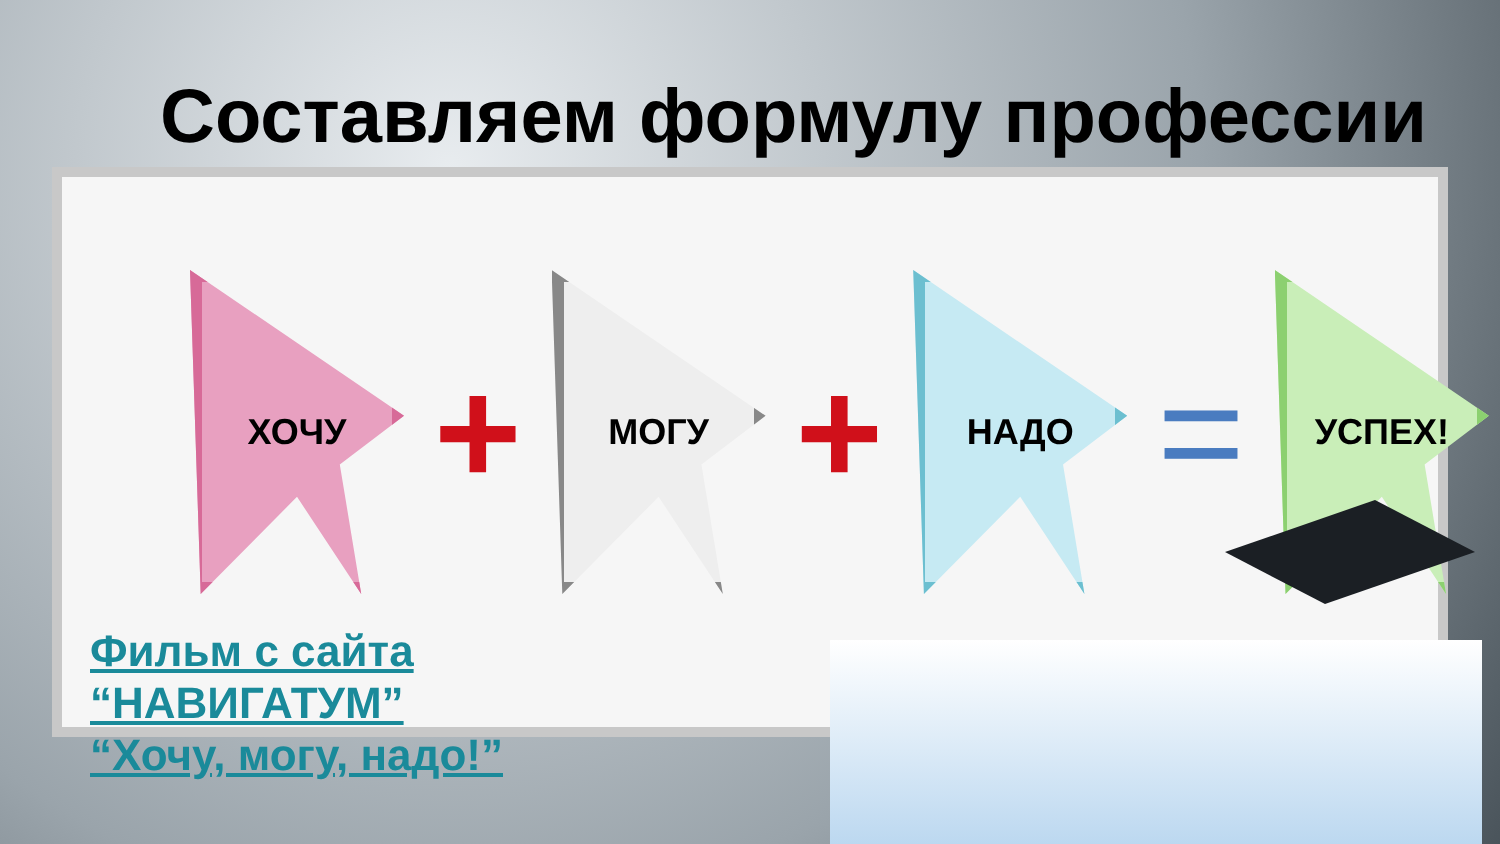Составляем формулу профессии
ХОЧУ
+
МОГУ
+
НАДО
=
УСПЕХ!
Фильм с сайта
“НАВИГАТУМ”
“Хочу, могу, надо!”